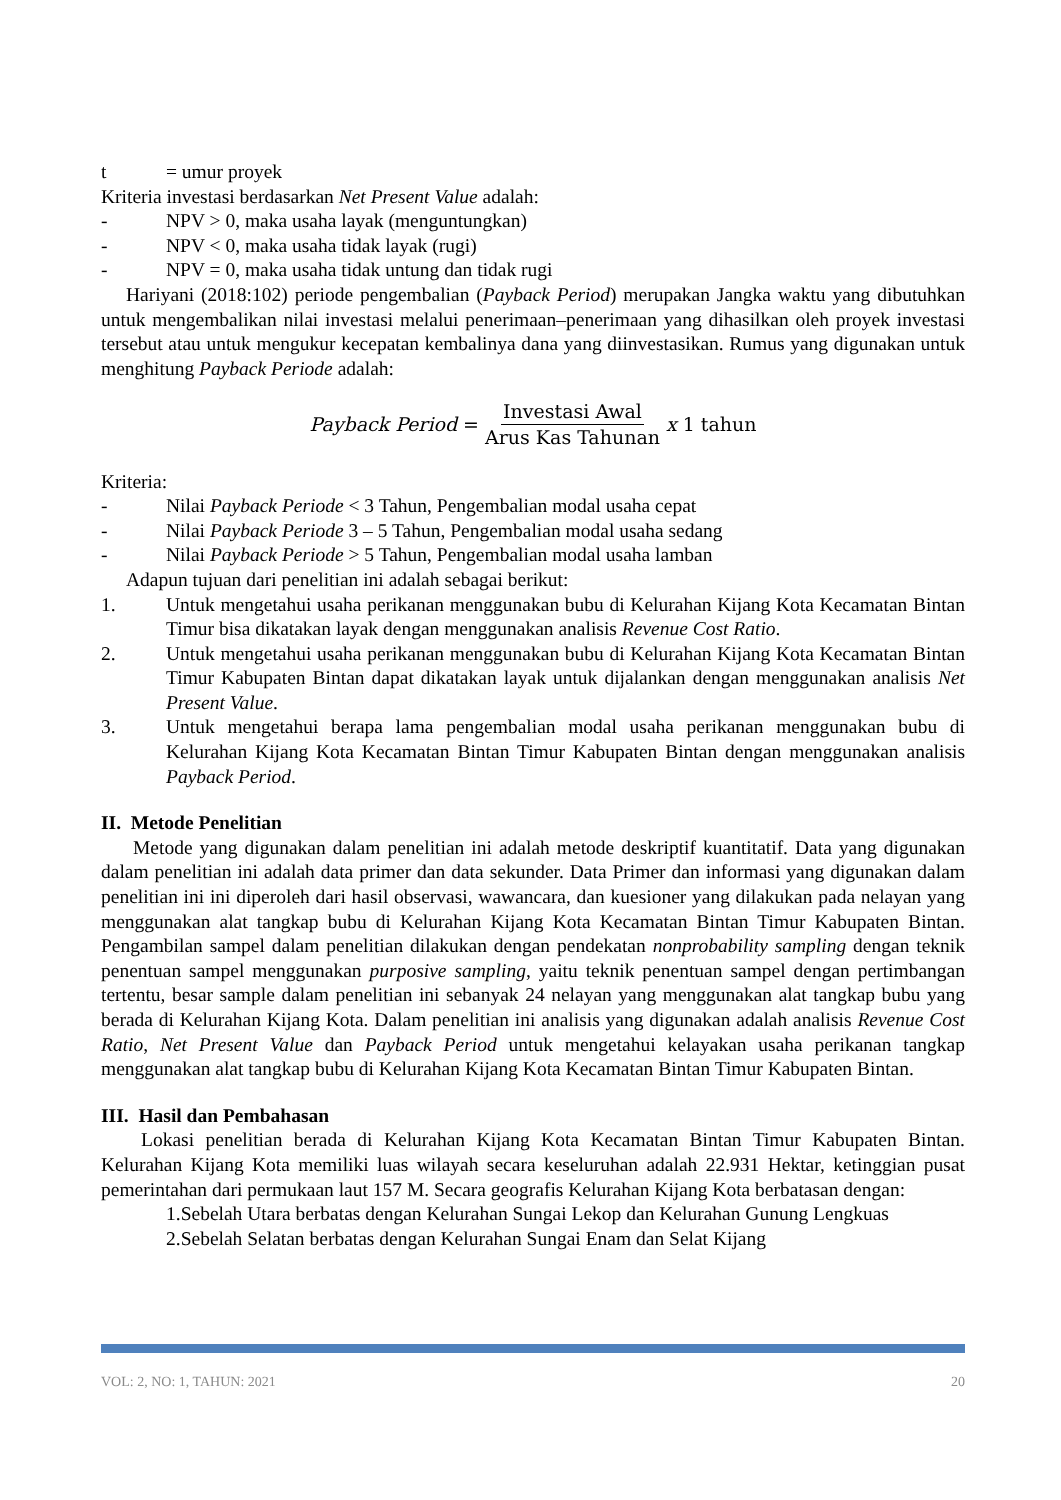t = umur proyek
Kriteria investasi berdasarkan Net Present Value adalah:
- NPV > 0, maka usaha layak (menguntungkan)
- NPV < 0, maka usaha tidak layak (rugi)
- NPV = 0, maka usaha tidak untung dan tidak rugi
Hariyani (2018:102) periode pengembalian (Payback Period) merupakan Jangka waktu yang dibutuhkan untuk mengembalikan nilai investasi melalui penerimaan–penerimaan yang dihasilkan oleh proyek investasi tersebut atau untuk mengukur kecepatan kembalinya dana yang diinvestasikan. Rumus yang digunakan untuk menghitung Payback Periode adalah:
Payback Period = Investasi Awal Arus Kas Tahunan x 1 tahun
Kriteria:
- Nilai Payback Periode < 3 Tahun, Pengembalian modal usaha cepat
- Nilai Payback Periode 3 – 5 Tahun, Pengembalian modal usaha sedang
- Nilai Payback Periode > 5 Tahun, Pengembalian modal usaha lamban
Adapun tujuan dari penelitian ini adalah sebagai berikut:
1. Untuk mengetahui usaha perikanan menggunakan bubu di Kelurahan Kijang Kota Kecamatan Bintan Timur bisa dikatakan layak dengan menggunakan analisis Revenue Cost Ratio.
2. Untuk mengetahui usaha perikanan menggunakan bubu di Kelurahan Kijang Kota Kecamatan Bintan Timur Kabupaten Bintan dapat dikatakan layak untuk dijalankan dengan menggunakan analisis Net Present Value.
3. Untuk mengetahui berapa lama pengembalian modal usaha perikanan menggunakan bubu di Kelurahan Kijang Kota Kecamatan Bintan Timur Kabupaten Bintan dengan menggunakan analisis Payback Period.
II. Metode Penelitian
Metode yang digunakan dalam penelitian ini adalah metode deskriptif kuantitatif. Data yang digunakan dalam penelitian ini adalah data primer dan data sekunder. Data Primer dan informasi yang digunakan dalam penelitian ini ini diperoleh dari hasil observasi, wawancara, dan kuesioner yang dilakukan pada nelayan yang menggunakan alat tangkap bubu di Kelurahan Kijang Kota Kecamatan Bintan Timur Kabupaten Bintan. Pengambilan sampel dalam penelitian dilakukan dengan pendekatan nonprobability sampling dengan teknik penentuan sampel menggunakan purposive sampling, yaitu teknik penentuan sampel dengan pertimbangan tertentu, besar sample dalam penelitian ini sebanyak 24 nelayan yang menggunakan alat tangkap bubu yang berada di Kelurahan Kijang Kota. Dalam penelitian ini analisis yang digunakan adalah analisis Revenue Cost Ratio, Net Present Value dan Payback Period untuk mengetahui kelayakan usaha perikanan tangkap menggunakan alat tangkap bubu di Kelurahan Kijang Kota Kecamatan Bintan Timur Kabupaten Bintan.
III. Hasil dan Pembahasan
Lokasi penelitian berada di Kelurahan Kijang Kota Kecamatan Bintan Timur Kabupaten Bintan. Kelurahan Kijang Kota memiliki luas wilayah secara keseluruhan adalah 22.931 Hektar, ketinggian pusat pemerintahan dari permukaan laut 157 M. Secara geografis Kelurahan Kijang Kota berbatasan dengan:
1.Sebelah Utara berbatas dengan Kelurahan Sungai Lekop dan Kelurahan Gunung Lengkuas
2.Sebelah Selatan berbatas dengan Kelurahan Sungai Enam dan Selat Kijang
VOL: 2, NO: 1, TAHUN: 2021 20